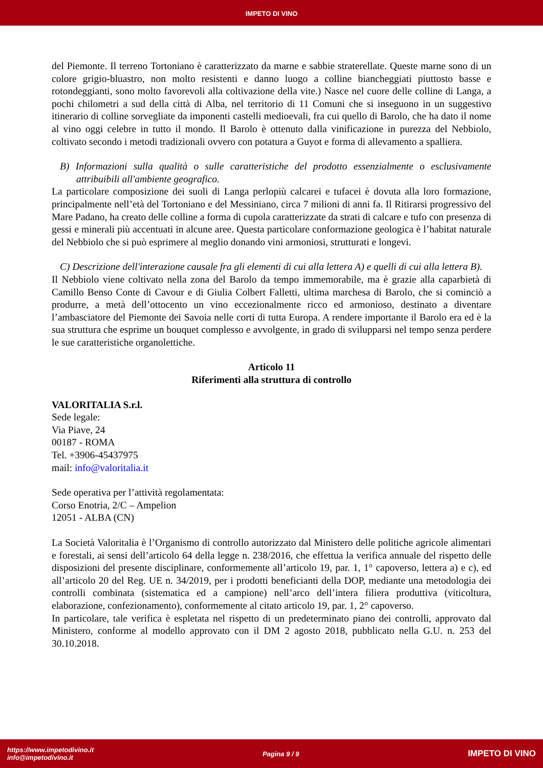IMPETO DI VINO
del Piemonte. Il terreno Tortoniano è caratterizzato da marne e sabbie straterellate. Queste marne sono di un colore grigio-bluastro, non molto resistenti e danno luogo a colline biancheggiati piuttosto basse e rotondeggianti, sono molto favorevoli alla coltivazione della vite.) Nasce nel cuore delle colline di Langa, a pochi chilometri a sud della città di Alba, nel territorio di 11 Comuni che si inseguono in un suggestivo itinerario di colline sorvegliate da imponenti castelli medioevali, fra cui quello di Barolo, che ha dato il nome al vino oggi celebre in tutto il mondo. Il Barolo è ottenuto dalla vinificazione in purezza del Nebbiolo, coltivato secondo i metodi tradizionali ovvero con potatura a Guyot e forma di allevamento a spalliera.
B) Informazioni sulla qualità o sulle caratteristiche del prodotto essenzialmente o esclusivamente attribuibili all'ambiente geografico.
La particolare composizione dei suoli di Langa perlopiù calcarei e tufacei è dovuta alla loro formazione, principalmente nell’età del Tortoniano e del Messiniano, circa 7 milioni di anni fa. Il Ritirarsi progressivo del Mare Padano, ha creato delle colline a forma di cupola caratterizzate da strati di calcare e tufo con presenza di gessi e minerali più accentuati in alcune aree. Questa particolare conformazione geologica è l’habitat naturale del Nebbiolo che si può esprimere al meglio donando vini armoniosi, strutturati e longevi.
C) Descrizione dell'interazione causale fra gli elementi di cui alla lettera A) e quelli di cui alla lettera B).
Il Nebbiolo viene coltivato nella zona del Barolo da tempo immemorabile, ma è grazie alla caparbietà di Camillo Benso Conte di Cavour e di Giulia Colbert Falletti, ultima marchesa di Barolo, che si cominciò a produrre, a metà dell’ottocento un vino eccezionalmente ricco ed armonioso, destinato a diventare l’ambasciatore del Piemonte dei Savoia nelle corti di tutta Europa. A rendere importante il Barolo era ed è la sua struttura che esprime un bouquet complesso e avvolgente, in grado di svilupparsi nel tempo senza perdere le sue caratteristiche organolettiche.
Articolo 11
Riferimenti alla struttura di controllo
VALORITALIA S.r.l.
Sede legale:
Via Piave, 24
00187 - ROMA
Tel. +3906-45437975
mail: info@valoritalia.it
Sede operativa per l’attività regolamentata:
Corso Enotria, 2/C – Ampelion
12051 - ALBA (CN)
La Società Valoritalia è l’Organismo di controllo autorizzato dal Ministero delle politiche agricole alimentari e forestali, ai sensi dell’articolo 64 della legge n. 238/2016, che effettua la verifica annuale del rispetto delle disposizioni del presente disciplinare, conformemente all’articolo 19, par. 1, 1° capoverso, lettera a) e c), ed all’articolo 20 del Reg. UE n. 34/2019, per i prodotti beneficianti della DOP, mediante una metodologia dei controlli combinata (sistematica ed a campione) nell’arco dell’intera filiera produttiva (viticoltura, elaborazione, confezionamento), conformemente al citato articolo 19, par. 1, 2° capoverso.
In particolare, tale verifica è espletata nel rispetto di un predeterminato piano dei controlli, approvato dal Ministero, conforme al modello approvato con il DM 2 agosto 2018, pubblicato nella G.U. n. 253 del 30.10.2018.
https://www.impetodivino.it
info@impetodivino.it
Pagina 9 / 9
IMPETO DI VINO